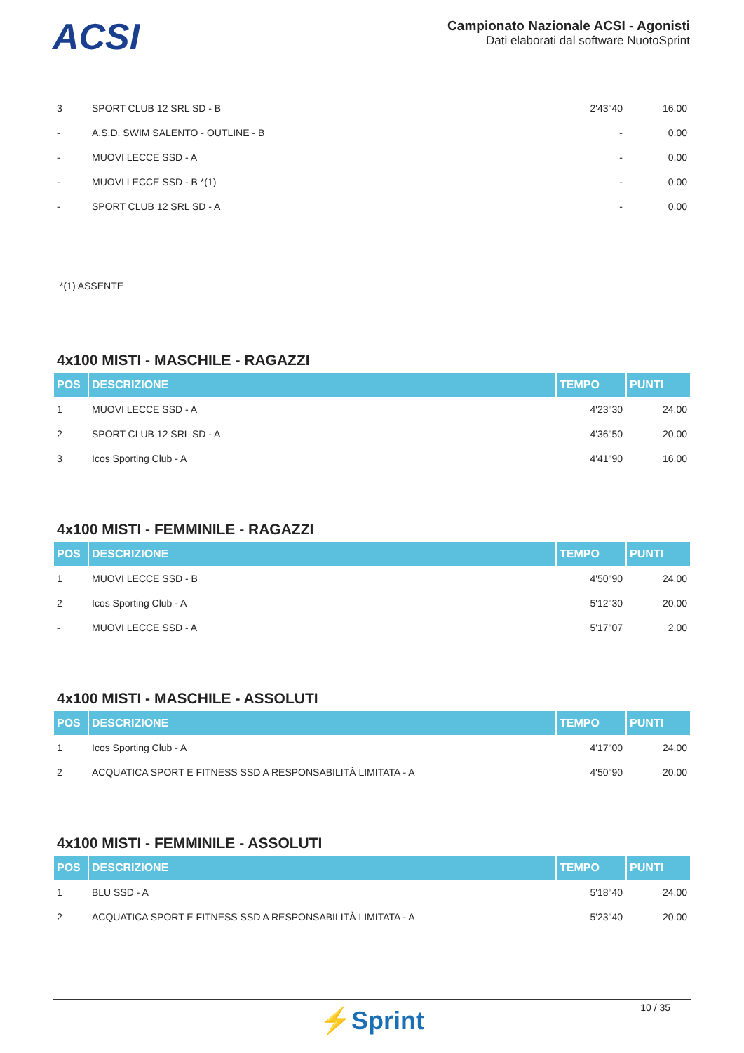ACSI
Campionato Nazionale ACSI - Agonisti
Dati elaborati dal software NuotoSprint
| 3 | SPORT CLUB 12 SRL SD - B | 2'43"40 | 16.00 |
| - | A.S.D. SWIM SALENTO - OUTLINE - B | - | 0.00 |
| - | MUOVI LECCE SSD - A | - | 0.00 |
| - | MUOVI LECCE SSD - B *(1) | - | 0.00 |
| - | SPORT CLUB 12 SRL SD - A | - | 0.00 |
*(1) ASSENTE
4x100 MISTI - MASCHILE - RAGAZZI
| POS | DESCRIZIONE | TEMPO | PUNTI |
| --- | --- | --- | --- |
| 1 | MUOVI LECCE SSD - A | 4'23"30 | 24.00 |
| 2 | SPORT CLUB 12 SRL SD - A | 4'36"50 | 20.00 |
| 3 | Icos Sporting Club - A | 4'41"90 | 16.00 |
4x100 MISTI - FEMMINILE - RAGAZZI
| POS | DESCRIZIONE | TEMPO | PUNTI |
| --- | --- | --- | --- |
| 1 | MUOVI LECCE SSD - B | 4'50"90 | 24.00 |
| 2 | Icos Sporting Club - A | 5'12"30 | 20.00 |
| - | MUOVI LECCE SSD - A | 5'17"07 | 2.00 |
4x100 MISTI - MASCHILE - ASSOLUTI
| POS | DESCRIZIONE | TEMPO | PUNTI |
| --- | --- | --- | --- |
| 1 | Icos Sporting Club - A | 4'17"00 | 24.00 |
| 2 | ACQUATICA SPORT E FITNESS SSD A RESPONSABILITÀ LIMITATA - A | 4'50"90 | 20.00 |
4x100 MISTI - FEMMINILE - ASSOLUTI
| POS | DESCRIZIONE | TEMPO | PUNTI |
| --- | --- | --- | --- |
| 1 | BLU SSD - A | 5'18"40 | 24.00 |
| 2 | ACQUATICA SPORT E FITNESS SSD A RESPONSABILITÀ LIMITATA - A | 5'23"40 | 20.00 |
10 / 35
⚡Sprint